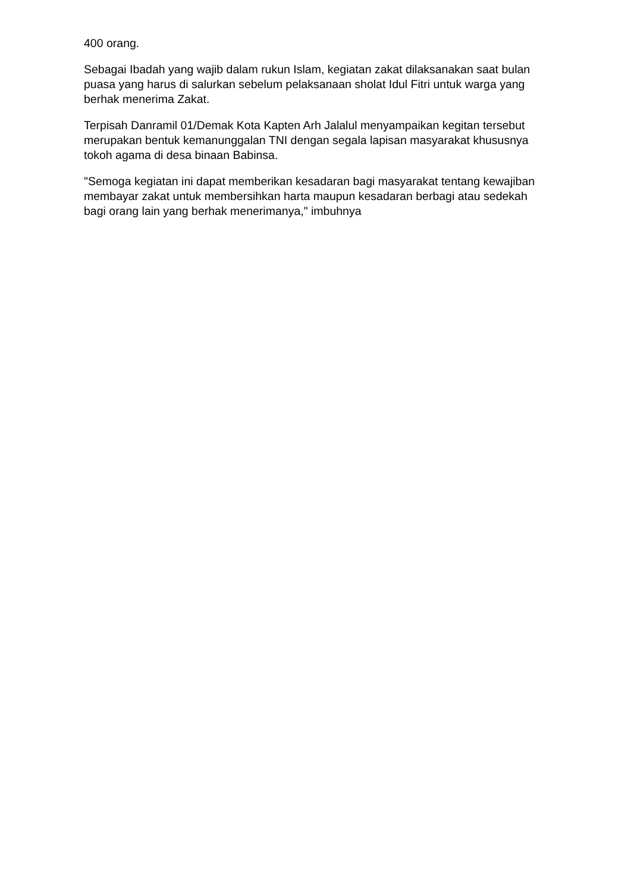400 orang.
Sebagai Ibadah yang wajib dalam rukun Islam, kegiatan zakat dilaksanakan saat bulan puasa yang harus di salurkan sebelum pelaksanaan sholat Idul Fitri untuk warga yang berhak menerima Zakat.
Terpisah Danramil 01/Demak Kota Kapten Arh Jalalul menyampaikan kegitan tersebut merupakan bentuk kemanunggalan TNI dengan segala lapisan masyarakat khususnya tokoh agama di desa binaan Babinsa.
"Semoga kegiatan ini dapat memberikan kesadaran bagi masyarakat tentang kewajiban membayar zakat untuk membersihkan harta maupun kesadaran berbagi atau sedekah bagi orang lain yang berhak menerimanya," imbuhnya